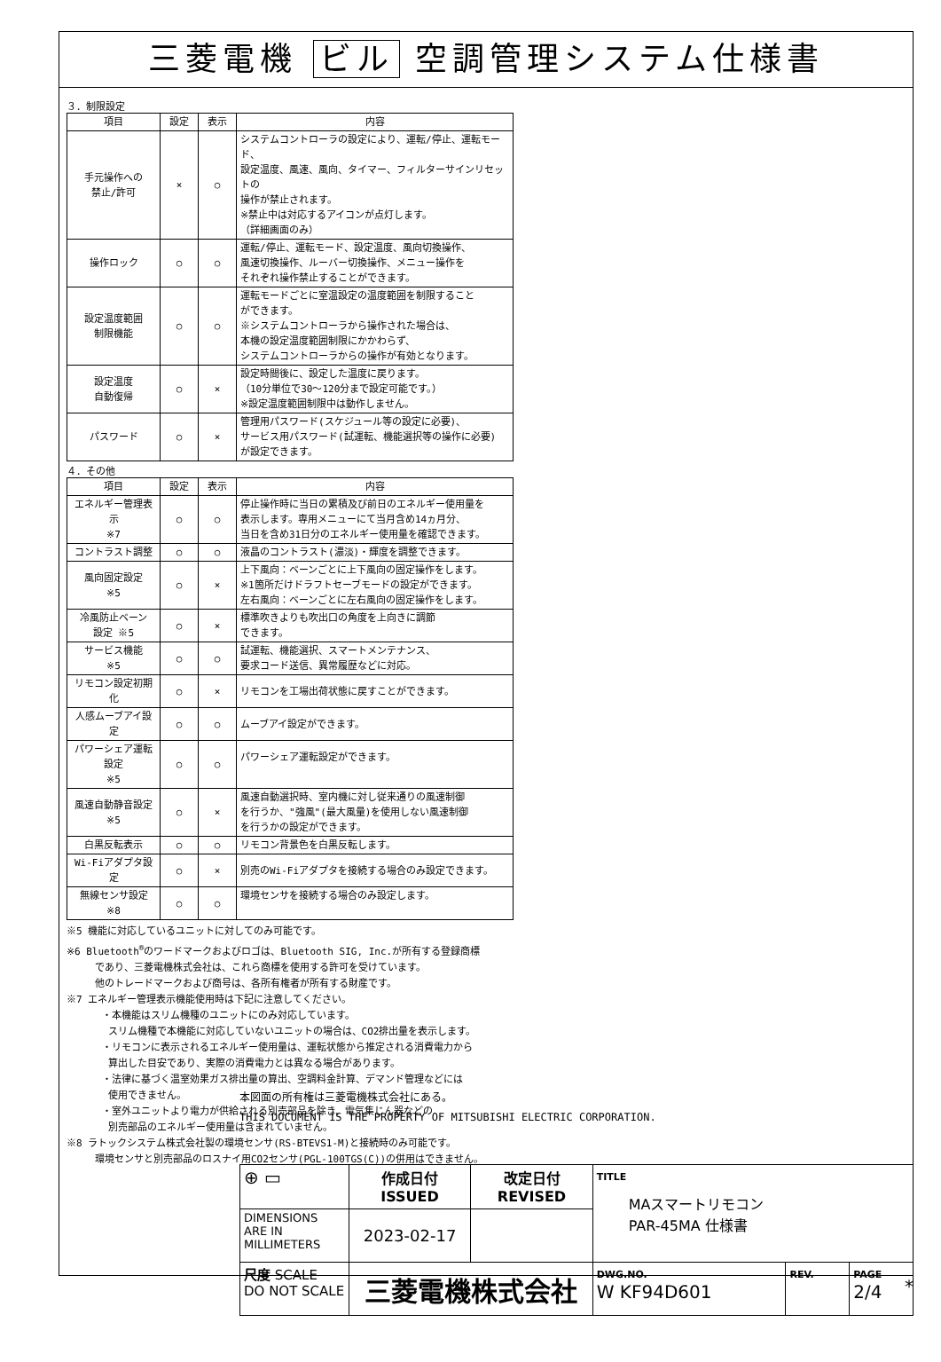三菱電機 ビル 空調管理システム仕様書
３．制限設定
| 項目 | 設定 | 表示 | 内容 |
| --- | --- | --- | --- |
| 手元操作への 禁止/許可 | × | ○ | システムコントローラの設定により、運転/停止、運転モード、 設定温度、風速、風向、タイマー、フィルターサインリセットの 操作が禁止されます。 ※禁止中は対応するアイコンが点灯します。 （詳細画面のみ） |
| 操作ロック | ○ | ○ | 運転/停止、運転モード、設定温度、風向切換操作、 風速切換操作、ルーバー切換操作、メニュー操作を それぞれ操作禁止することができます。 |
| 設定温度範囲 制限機能 | ○ | ○ | 運転モードごとに室温設定の温度範囲を制限すること ができます。 ※システムコントローラから操作された場合は、 本機の設定温度範囲制限にかかわらず、 システムコントローラからの操作が有効となります。 |
| 設定温度 自動復帰 | ○ | × | 設定時間後に、設定した温度に戻ります。 （10分単位で30～120分まで設定可能です。） ※設定温度範囲制限中は動作しません。 |
| パスワード | ○ | × | 管理用パスワード(スケジュール等の設定に必要)、 サービス用パスワード(試運転、機能選択等の操作に必要) が設定できます。 |
４．その他
| 項目 | 設定 | 表示 | 内容 |
| --- | --- | --- | --- |
| エネルギー管理表示 ※7 | ○ | ○ | 停止操作時に当日の累積及び前日のエネルギー使用量を 表示します。専用メニューにて当月含め14ヵ月分、 当日を含め31日分のエネルギー使用量を確認できます。 |
| コントラスト調整 | ○ | ○ | 液晶のコントラスト(濃淡)・輝度を調整できます。 |
| 風向固定設定 ※5 | ○ | × | 上下風向：ベーンごとに上下風向の固定操作をします。 ※1箇所だけドラフトセーブモードの設定ができます。 左右風向：ベーンごとに左右風向の固定操作をします。 |
| 冷風防止ベーン 設定 ※5 | ○ | × | 標準吹きよりも吹出口の角度を上向きに調節 できます。 |
| サービス機能 ※5 | ○ | ○ | 試運転、機能選択、スマートメンテナンス、 要求コード送信、異常履歴などに対応。 |
| リモコン設定初期化 | ○ | × | リモコンを工場出荷状態に戻すことができます。 |
| 人感ムーブアイ設定 | ○ | ○ | ムーブアイ設定ができます。 |
| パワーシェア運転設定 ※5 | ○ | ○ | パワーシェア運転設定ができます。 |
| 風速自動静音設定 ※5 | ○ | × | 風速自動選択時、室内機に対し従来通りの風速制御 を行うか、"強風"(最大風量)を使用しない風速制御 を行うかの設定ができます。 |
| 白黒反転表示 | ○ | ○ | リモコン背景色を白黒反転します。 |
| Wi-Fiアダプタ設定 | ○ | × | 別売のWi-Fiアダプタを接続する場合のみ設定できます。 |
| 無線センサ設定 ※8 | ○ | ○ | 環境センサを接続する場合のみ設定します。 |
※5 機能に対応しているユニットに対してのみ可能です。
※6 Bluetooth<sup>®</sup>のワードマークおよびロゴは、Bluetooth SIG, Inc.が所有する登録商標
であり、三菱電機株式会社は、これら商標を使用する許可を受けています。
他のトレードマークおよび商号は、各所有権者が所有する財産です。
※7 エネルギー管理表示機能使用時は下記に注意してください。
・本機能はスリム機種のユニットにのみ対応しています。
スリム機種で本機能に対応していないユニットの場合は、CO2排出量を表示します。
・リモコンに表示されるエネルギー使用量は、運転状態から推定される消費電力から
算出した目安であり、実際の消費電力とは異なる場合があります。
・法律に基づく温室効果ガス排出量の算出、空調料金計算、デマンド管理などには
使用できません。
・室外ユニットより電力が供給される別売部品を除き、電気集じん器などの
別売部品のエネルギー使用量は含まれていません。
※8 ラトックシステム株式会社製の環境センサ(RS-BTEVS1-M)と接続時のみ可能です。
環境センサと別売部品のロスナイ用CO2センサ(PGL-100TGS(C))の併用はできません。
本図面の所有権は三菱電機株式会社にある。
THIS DOCUMENT IS THE PROPERTY OF MITSUBISHI ELECTRIC CORPORATION.
| ⊕ ▭ | 作成日付 ISSUED | 改定日付 REVISED | TITLE MAスマートリモコン PAR-45MA 仕様書 | | |
| DIMENSIONS ARE IN MILLIMETERS | 2023-02-17 | | | | |
| 尺度 SCALE DO NOT SCALE | 三菱電機株式会社 | | DWG.NO. W KF94D601 | REV. | PAGE 2/4 |
*